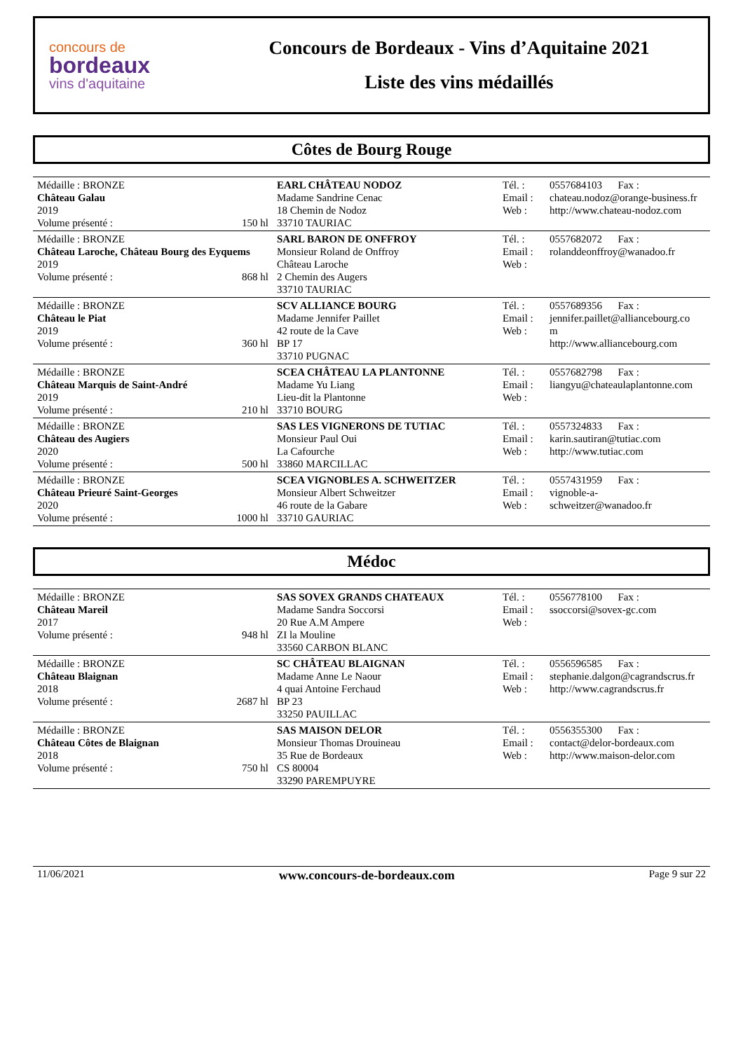concours de
bordeaux
vins d'aquitaine
Concours de Bordeaux - Vins d’Aquitaine 2021
Liste des vins médaillés
Côtes de Bourg Rouge
| Médaille : BRONZE Château Galau 2019 Volume présenté : 150 hl | EARL CHÂTEAU NODOZ Madame Sandrine Cenac 18 Chemin de Nodoz 33710 TAURIAC | Tél. : Email : Web : | 0557684103 Fax : chateau.nodoz@orange-business.fr http://www.chateau-nodoz.com |
| Médaille : BRONZE Château Laroche, Château Bourg des Eyquems 2019 Volume présenté : 868 hl | SARL BARON DE ONFFROY Monsieur Roland de Onffroy Château Laroche 2 Chemin des Augers 33710 TAURIAC | Tél. : Email : Web : | 0557682072 Fax : rolanddeonffroy@wanadoo.fr |
| Médaille : BRONZE Château le Piat 2019 Volume présenté : 360 hl | SCV ALLIANCE BOURG Madame Jennifer Paillet 42 route de la Cave BP 17 33710 PUGNAC | Tél. : Email : Web : | 0557689356 Fax : jennifer.paillet@alliancebourg.co m http://www.alliancebourg.com |
| Médaille : BRONZE Château Marquis de Saint-André 2019 Volume présenté : 210 hl | SCEA CHÂTEAU LA PLANTONNE Madame Yu Liang Lieu-dit la Plantonne 33710 BOURG | Tél. : Email : Web : | 0557682798 Fax : liangyu@chateaulaplantonne.com |
| Médaille : BRONZE Château des Augiers 2020 Volume présenté : 500 hl | SAS LES VIGNERONS DE TUTIAC Monsieur Paul Oui La Cafourche 33860 MARCILLAC | Tél. : Email : Web : | 0557324833 Fax : karin.sautiran@tutiac.com http://www.tutiac.com |
| Médaille : BRONZE Château Prieuré Saint-Georges 2020 Volume présenté : 1000 hl | SCEA VIGNOBLES A. SCHWEITZER Monsieur Albert Schweitzer 46 route de la Gabare 33710 GAURIAC | Tél. : Email : Web : | 0557431959 Fax : vignoble-a- schweitzer@wanadoo.fr |
Médoc
| Médaille : BRONZE Château Mareil 2017 Volume présenté : 948 hl | SAS SOVEX GRANDS CHATEAUX Madame Sandra Soccorsi 20 Rue A.M Ampere ZI la Mouline 33560 CARBON BLANC | Tél. : Email : Web : | 0556778100 Fax : ssoccorsi@sovex-gc.com |
| Médaille : BRONZE Château Blaignan 2018 Volume présenté : 2687 hl | SC CHÂTEAU BLAIGNAN Madame Anne Le Naour 4 quai Antoine Ferchaud BP 23 33250 PAUILLAC | Tél. : Email : Web : | 0556596585 Fax : stephanie.dalgon@cagrandscrus.fr http://www.cagrandscrus.fr |
| Médaille : BRONZE Château Côtes de Blaignan 2018 Volume présenté : 750 hl | SAS MAISON DELOR Monsieur Thomas Drouineau 35 Rue de Bordeaux CS 80004 33290 PAREMPUYRE | Tél. : Email : Web : | 0556355300 Fax : contact@delor-bordeaux.com http://www.maison-delor.com |
11/06/2021 www.concours-de-bordeaux.com Page 9 sur 22